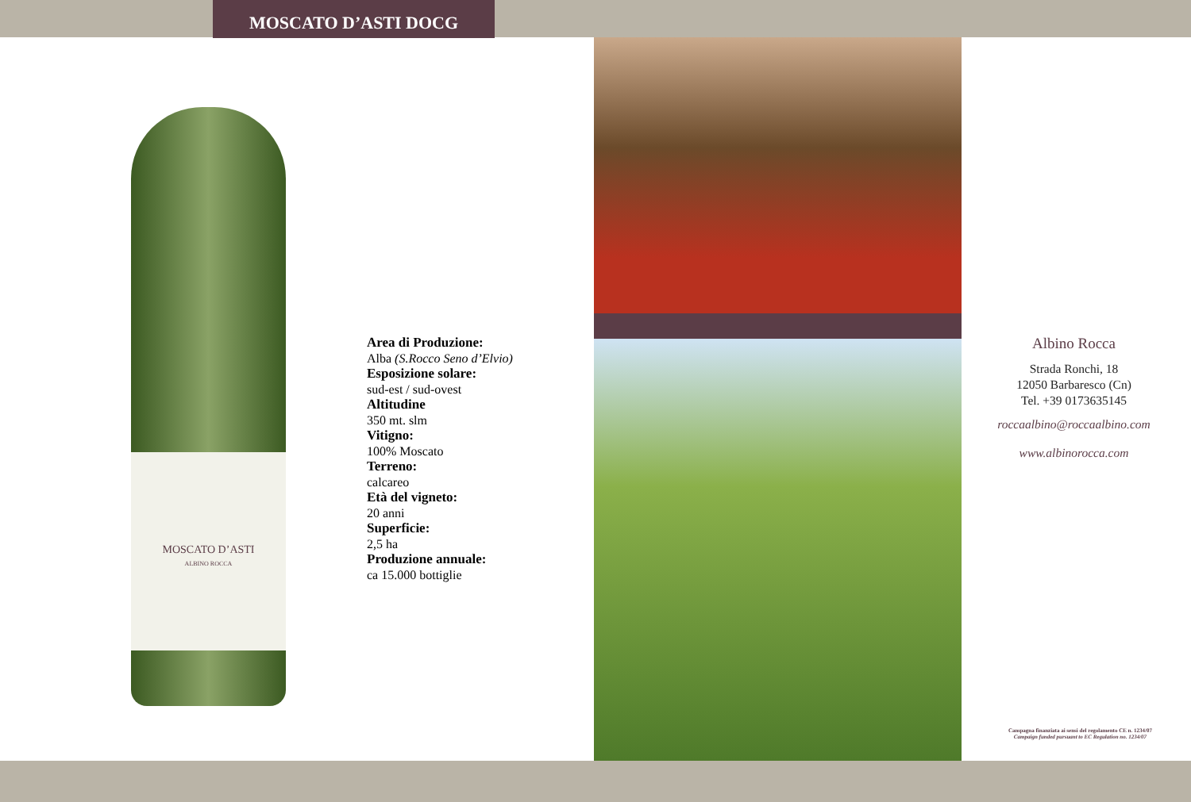MOSCATO D’ASTI DOCG
MOSCATO D’ASTI
ALBINO ROCCA
Area di Produzione:
Alba (S.Rocco Seno d’Elvio)
Esposizione solare:
sud-est / sud-ovest
Altitudine
350 mt. slm
Vitigno:
100% Moscato
Terreno:
calcareo
Età del vigneto:
20 anni
Superficie:
2,5 ha
Produzione annuale:
ca 15.000 bottiglie
Albino Rocca
Strada Ronchi, 18
12050 Barbaresco (Cn)
Tel. +39 0173635145
roccaalbino@roccaalbino.com
www.albinorocca.com
Campagna finanziata ai sensi del regolamento CE n. 1234/07
Campaign funded pursuant to EC Regulation no. 1234/07